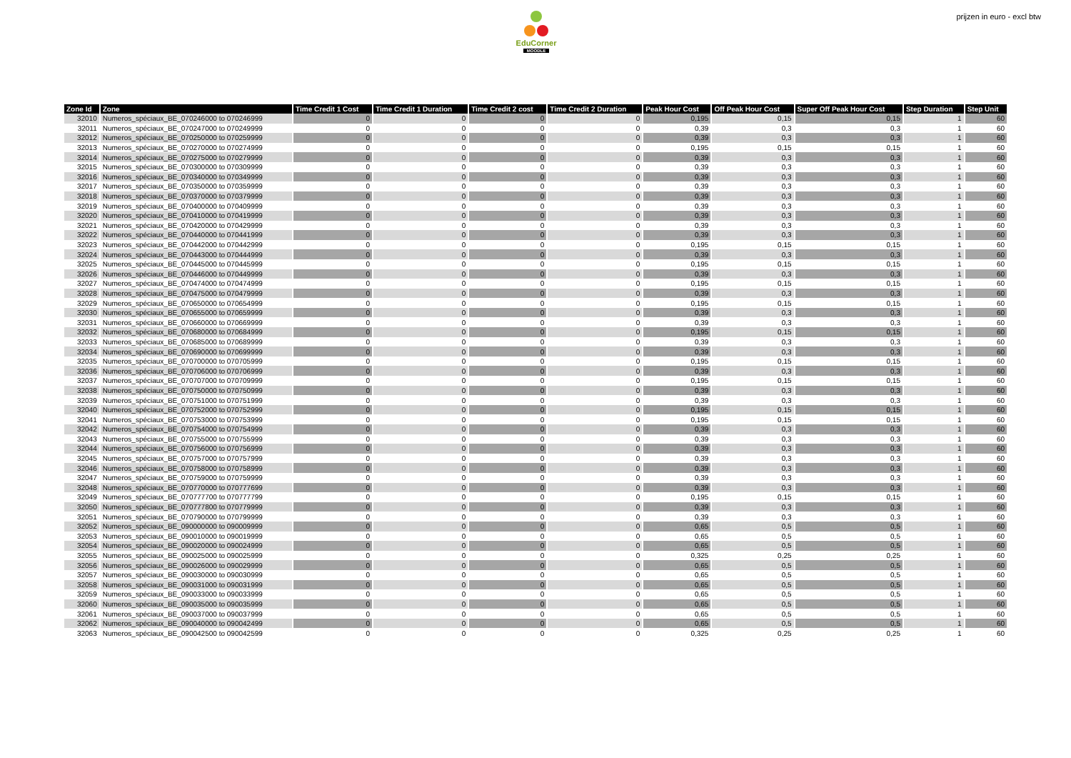EduCorner
MOODLE
prijzen in euro - excl btw
| Zone Id | Zone | Time Credit 1 Cost | Time Credit 1 Duration | Time Credit 2 cost | Time Credit 2 Duration | Peak Hour Cost | Off Peak Hour Cost | Super Off Peak Hour Cost | Step Duration | Step Unit |
| --- | --- | --- | --- | --- | --- | --- | --- | --- | --- | --- |
| 32010 | Numeros_spéciaux_BE_070246000 to 070246999 | 0 | 0 | 0 | 0 | 0,195 | 0,15 | 0,15 | 1 | 60 |
| 32011 | Numeros_spéciaux_BE_070247000 to 070249999 | 0 | 0 | 0 | 0 | 0,39 | 0,3 | 0,3 | 1 | 60 |
| 32012 | Numeros_spéciaux_BE_070250000 to 070259999 | 0 | 0 | 0 | 0 | 0,39 | 0,3 | 0,3 | 1 | 60 |
| 32013 | Numeros_spéciaux_BE_070270000 to 070274999 | 0 | 0 | 0 | 0 | 0,195 | 0,15 | 0,15 | 1 | 60 |
| 32014 | Numeros_spéciaux_BE_070275000 to 070279999 | 0 | 0 | 0 | 0 | 0,39 | 0,3 | 0,3 | 1 | 60 |
| 32015 | Numeros_spéciaux_BE_070300000 to 070309999 | 0 | 0 | 0 | 0 | 0,39 | 0,3 | 0,3 | 1 | 60 |
| 32016 | Numeros_spéciaux_BE_070340000 to 070349999 | 0 | 0 | 0 | 0 | 0,39 | 0,3 | 0,3 | 1 | 60 |
| 32017 | Numeros_spéciaux_BE_070350000 to 070359999 | 0 | 0 | 0 | 0 | 0,39 | 0,3 | 0,3 | 1 | 60 |
| 32018 | Numeros_spéciaux_BE_070370000 to 070379999 | 0 | 0 | 0 | 0 | 0,39 | 0,3 | 0,3 | 1 | 60 |
| 32019 | Numeros_spéciaux_BE_070400000 to 070409999 | 0 | 0 | 0 | 0 | 0,39 | 0,3 | 0,3 | 1 | 60 |
| 32020 | Numeros_spéciaux_BE_070410000 to 070419999 | 0 | 0 | 0 | 0 | 0,39 | 0,3 | 0,3 | 1 | 60 |
| 32021 | Numeros_spéciaux_BE_070420000 to 070429999 | 0 | 0 | 0 | 0 | 0,39 | 0,3 | 0,3 | 1 | 60 |
| 32022 | Numeros_spéciaux_BE_070440000 to 070441999 | 0 | 0 | 0 | 0 | 0,39 | 0,3 | 0,3 | 1 | 60 |
| 32023 | Numeros_spéciaux_BE_070442000 to 070442999 | 0 | 0 | 0 | 0 | 0,195 | 0,15 | 0,15 | 1 | 60 |
| 32024 | Numeros_spéciaux_BE_070443000 to 070444999 | 0 | 0 | 0 | 0 | 0,39 | 0,3 | 0,3 | 1 | 60 |
| 32025 | Numeros_spéciaux_BE_070445000 to 070445999 | 0 | 0 | 0 | 0 | 0,195 | 0,15 | 0,15 | 1 | 60 |
| 32026 | Numeros_spéciaux_BE_070446000 to 070449999 | 0 | 0 | 0 | 0 | 0,39 | 0,3 | 0,3 | 1 | 60 |
| 32027 | Numeros_spéciaux_BE_070474000 to 070474999 | 0 | 0 | 0 | 0 | 0,195 | 0,15 | 0,15 | 1 | 60 |
| 32028 | Numeros_spéciaux_BE_070475000 to 070479999 | 0 | 0 | 0 | 0 | 0,39 | 0,3 | 0,3 | 1 | 60 |
| 32029 | Numeros_spéciaux_BE_070650000 to 070654999 | 0 | 0 | 0 | 0 | 0,195 | 0,15 | 0,15 | 1 | 60 |
| 32030 | Numeros_spéciaux_BE_070655000 to 070659999 | 0 | 0 | 0 | 0 | 0,39 | 0,3 | 0,3 | 1 | 60 |
| 32031 | Numeros_spéciaux_BE_070660000 to 070669999 | 0 | 0 | 0 | 0 | 0,39 | 0,3 | 0,3 | 1 | 60 |
| 32032 | Numeros_spéciaux_BE_070680000 to 070684999 | 0 | 0 | 0 | 0 | 0,195 | 0,15 | 0,15 | 1 | 60 |
| 32033 | Numeros_spéciaux_BE_070685000 to 070689999 | 0 | 0 | 0 | 0 | 0,39 | 0,3 | 0,3 | 1 | 60 |
| 32034 | Numeros_spéciaux_BE_070690000 to 070699999 | 0 | 0 | 0 | 0 | 0,39 | 0,3 | 0,3 | 1 | 60 |
| 32035 | Numeros_spéciaux_BE_070700000 to 070705999 | 0 | 0 | 0 | 0 | 0,195 | 0,15 | 0,15 | 1 | 60 |
| 32036 | Numeros_spéciaux_BE_070706000 to 070706999 | 0 | 0 | 0 | 0 | 0,39 | 0,3 | 0,3 | 1 | 60 |
| 32037 | Numeros_spéciaux_BE_070707000 to 070709999 | 0 | 0 | 0 | 0 | 0,195 | 0,15 | 0,15 | 1 | 60 |
| 32038 | Numeros_spéciaux_BE_070750000 to 070750999 | 0 | 0 | 0 | 0 | 0,39 | 0,3 | 0,3 | 1 | 60 |
| 32039 | Numeros_spéciaux_BE_070751000 to 070751999 | 0 | 0 | 0 | 0 | 0,39 | 0,3 | 0,3 | 1 | 60 |
| 32040 | Numeros_spéciaux_BE_070752000 to 070752999 | 0 | 0 | 0 | 0 | 0,195 | 0,15 | 0,15 | 1 | 60 |
| 32041 | Numeros_spéciaux_BE_070753000 to 070753999 | 0 | 0 | 0 | 0 | 0,195 | 0,15 | 0,15 | 1 | 60 |
| 32042 | Numeros_spéciaux_BE_070754000 to 070754999 | 0 | 0 | 0 | 0 | 0,39 | 0,3 | 0,3 | 1 | 60 |
| 32043 | Numeros_spéciaux_BE_070755000 to 070755999 | 0 | 0 | 0 | 0 | 0,39 | 0,3 | 0,3 | 1 | 60 |
| 32044 | Numeros_spéciaux_BE_070756000 to 070756999 | 0 | 0 | 0 | 0 | 0,39 | 0,3 | 0,3 | 1 | 60 |
| 32045 | Numeros_spéciaux_BE_070757000 to 070757999 | 0 | 0 | 0 | 0 | 0,39 | 0,3 | 0,3 | 1 | 60 |
| 32046 | Numeros_spéciaux_BE_070758000 to 070758999 | 0 | 0 | 0 | 0 | 0,39 | 0,3 | 0,3 | 1 | 60 |
| 32047 | Numeros_spéciaux_BE_070759000 to 070759999 | 0 | 0 | 0 | 0 | 0,39 | 0,3 | 0,3 | 1 | 60 |
| 32048 | Numeros_spéciaux_BE_070770000 to 070777699 | 0 | 0 | 0 | 0 | 0,39 | 0,3 | 0,3 | 1 | 60 |
| 32049 | Numeros_spéciaux_BE_070777700 to 070777799 | 0 | 0 | 0 | 0 | 0,195 | 0,15 | 0,15 | 1 | 60 |
| 32050 | Numeros_spéciaux_BE_070777800 to 070779999 | 0 | 0 | 0 | 0 | 0,39 | 0,3 | 0,3 | 1 | 60 |
| 32051 | Numeros_spéciaux_BE_070790000 to 070799999 | 0 | 0 | 0 | 0 | 0,39 | 0,3 | 0,3 | 1 | 60 |
| 32052 | Numeros_spéciaux_BE_090000000 to 090009999 | 0 | 0 | 0 | 0 | 0,65 | 0,5 | 0,5 | 1 | 60 |
| 32053 | Numeros_spéciaux_BE_090010000 to 090019999 | 0 | 0 | 0 | 0 | 0,65 | 0,5 | 0,5 | 1 | 60 |
| 32054 | Numeros_spéciaux_BE_090020000 to 090024999 | 0 | 0 | 0 | 0 | 0,65 | 0,5 | 0,5 | 1 | 60 |
| 32055 | Numeros_spéciaux_BE_090025000 to 090025999 | 0 | 0 | 0 | 0 | 0,325 | 0,25 | 0,25 | 1 | 60 |
| 32056 | Numeros_spéciaux_BE_090026000 to 090029999 | 0 | 0 | 0 | 0 | 0,65 | 0,5 | 0,5 | 1 | 60 |
| 32057 | Numeros_spéciaux_BE_090030000 to 090030999 | 0 | 0 | 0 | 0 | 0,65 | 0,5 | 0,5 | 1 | 60 |
| 32058 | Numeros_spéciaux_BE_090031000 to 090031999 | 0 | 0 | 0 | 0 | 0,65 | 0,5 | 0,5 | 1 | 60 |
| 32059 | Numeros_spéciaux_BE_090033000 to 090033999 | 0 | 0 | 0 | 0 | 0,65 | 0,5 | 0,5 | 1 | 60 |
| 32060 | Numeros_spéciaux_BE_090035000 to 090035999 | 0 | 0 | 0 | 0 | 0,65 | 0,5 | 0,5 | 1 | 60 |
| 32061 | Numeros_spéciaux_BE_090037000 to 090037999 | 0 | 0 | 0 | 0 | 0,65 | 0,5 | 0,5 | 1 | 60 |
| 32062 | Numeros_spéciaux_BE_090040000 to 090042499 | 0 | 0 | 0 | 0 | 0,65 | 0,5 | 0,5 | 1 | 60 |
| 32063 | Numeros_spéciaux_BE_090042500 to 090042599 | 0 | 0 | 0 | 0 | 0,325 | 0,25 | 0,25 | 1 | 60 |